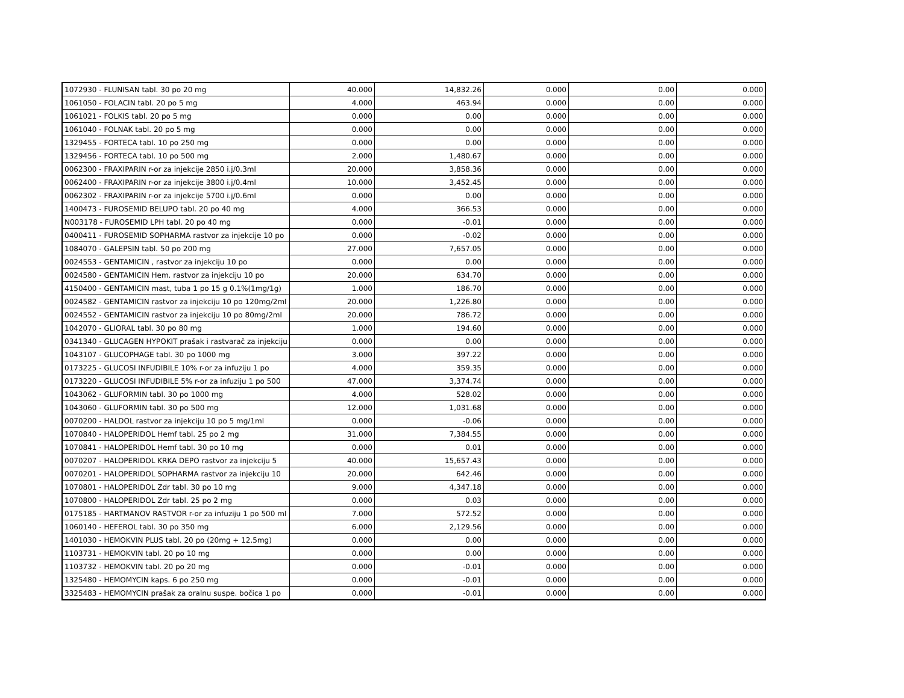| 1072930 - FLUNISAN tabl. 30 po 20 mg | 40.000 | 14,832.26 | 0.000 | 0.00 | 0.000 |
| 1061050 - FOLACIN tabl. 20 po 5 mg | 4.000 | 463.94 | 0.000 | 0.00 | 0.000 |
| 1061021 - FOLKIS tabl. 20 po 5 mg | 0.000 | 0.00 | 0.000 | 0.00 | 0.000 |
| 1061040 - FOLNAK tabl. 20 po 5 mg | 0.000 | 0.00 | 0.000 | 0.00 | 0.000 |
| 1329455 - FORTECA tabl. 10 po 250 mg | 0.000 | 0.00 | 0.000 | 0.00 | 0.000 |
| 1329456 - FORTECA tabl. 10 po 500 mg | 2.000 | 1,480.67 | 0.000 | 0.00 | 0.000 |
| 0062300 - FRAXIPARIN r-or za injekcije 2850 i.j/0.3ml | 20.000 | 3,858.36 | 0.000 | 0.00 | 0.000 |
| 0062400 - FRAXIPARIN r-or za injekcije 3800 i.j/0.4ml | 10.000 | 3,452.45 | 0.000 | 0.00 | 0.000 |
| 0062302 - FRAXIPARIN r-or za injekcije 5700 i.j/0.6ml | 0.000 | 0.00 | 0.000 | 0.00 | 0.000 |
| 1400473 - FUROSEMID BELUPO tabl. 20 po 40 mg | 4.000 | 366.53 | 0.000 | 0.00 | 0.000 |
| N003178 - FUROSEMID LPH tabl. 20 po 40 mg | 0.000 | -0.01 | 0.000 | 0.00 | 0.000 |
| 0400411 - FUROSEMID SOPHARMA rastvor za injekcije 10 po | 0.000 | -0.02 | 0.000 | 0.00 | 0.000 |
| 1084070 - GALEPSIN tabl. 50 po 200 mg | 27.000 | 7,657.05 | 0.000 | 0.00 | 0.000 |
| 0024553 - GENTAMICIN , rastvor za injekciju 10 po | 0.000 | 0.00 | 0.000 | 0.00 | 0.000 |
| 0024580 - GENTAMICIN Hem. rastvor za injekciju 10 po | 20.000 | 634.70 | 0.000 | 0.00 | 0.000 |
| 4150400 - GENTAMICIN mast, tuba 1 po 15 g 0.1%(1mg/1g) | 1.000 | 186.70 | 0.000 | 0.00 | 0.000 |
| 0024582 - GENTAMICIN rastvor za injekciju 10 po 120mg/2ml | 20.000 | 1,226.80 | 0.000 | 0.00 | 0.000 |
| 0024552 - GENTAMICIN rastvor za injekciju 10 po 80mg/2ml | 20.000 | 786.72 | 0.000 | 0.00 | 0.000 |
| 1042070 - GLIORAL tabl. 30 po 80 mg | 1.000 | 194.60 | 0.000 | 0.00 | 0.000 |
| 0341340 - GLUCAGEN HYPOKIT prašak i rastvarač za injekciju | 0.000 | 0.00 | 0.000 | 0.00 | 0.000 |
| 1043107 - GLUCOPHAGE tabl. 30 po 1000 mg | 3.000 | 397.22 | 0.000 | 0.00 | 0.000 |
| 0173225 - GLUCOSI INFUDIBILE 10% r-or za infuziju 1 po | 4.000 | 359.35 | 0.000 | 0.00 | 0.000 |
| 0173220 - GLUCOSI INFUDIBILE 5% r-or za infuziju 1 po 500 | 47.000 | 3,374.74 | 0.000 | 0.00 | 0.000 |
| 1043062 - GLUFORMIN tabl. 30 po 1000 mg | 4.000 | 528.02 | 0.000 | 0.00 | 0.000 |
| 1043060 - GLUFORMIN tabl. 30 po 500 mg | 12.000 | 1,031.68 | 0.000 | 0.00 | 0.000 |
| 0070200 - HALDOL rastvor za injekciju 10 po 5 mg/1ml | 0.000 | -0.06 | 0.000 | 0.00 | 0.000 |
| 1070840 - HALOPERIDOL Hemf tabl. 25 po 2 mg | 31.000 | 7,384.55 | 0.000 | 0.00 | 0.000 |
| 1070841 - HALOPERIDOL Hemf tabl. 30 po 10 mg | 0.000 | 0.01 | 0.000 | 0.00 | 0.000 |
| 0070207 - HALOPERIDOL KRKA DEPO rastvor za injekciju 5 | 40.000 | 15,657.43 | 0.000 | 0.00 | 0.000 |
| 0070201 - HALOPERIDOL SOPHARMA rastvor za injekciju 10 | 20.000 | 642.46 | 0.000 | 0.00 | 0.000 |
| 1070801 - HALOPERIDOL Zdr tabl. 30 po 10 mg | 9.000 | 4,347.18 | 0.000 | 0.00 | 0.000 |
| 1070800 - HALOPERIDOL Zdr tabl. 25 po 2 mg | 0.000 | 0.03 | 0.000 | 0.00 | 0.000 |
| 0175185 - HARTMANOV RASTVOR r-or za infuziju 1 po 500 ml | 7.000 | 572.52 | 0.000 | 0.00 | 0.000 |
| 1060140 - HEFEROL tabl. 30 po 350 mg | 6.000 | 2,129.56 | 0.000 | 0.00 | 0.000 |
| 1401030 - HEMOKVIN PLUS tabl. 20 po (20mg + 12.5mg) | 0.000 | 0.00 | 0.000 | 0.00 | 0.000 |
| 1103731 - HEMOKVIN tabl. 20 po 10 mg | 0.000 | 0.00 | 0.000 | 0.00 | 0.000 |
| 1103732 - HEMOKVIN tabl. 20 po 20 mg | 0.000 | -0.01 | 0.000 | 0.00 | 0.000 |
| 1325480 - HEMOMYCIN kaps. 6 po 250 mg | 0.000 | -0.01 | 0.000 | 0.00 | 0.000 |
| 3325483 - HEMOMYCIN prašak za oralnu suspe. bočica 1 po | 0.000 | -0.01 | 0.000 | 0.00 | 0.000 |